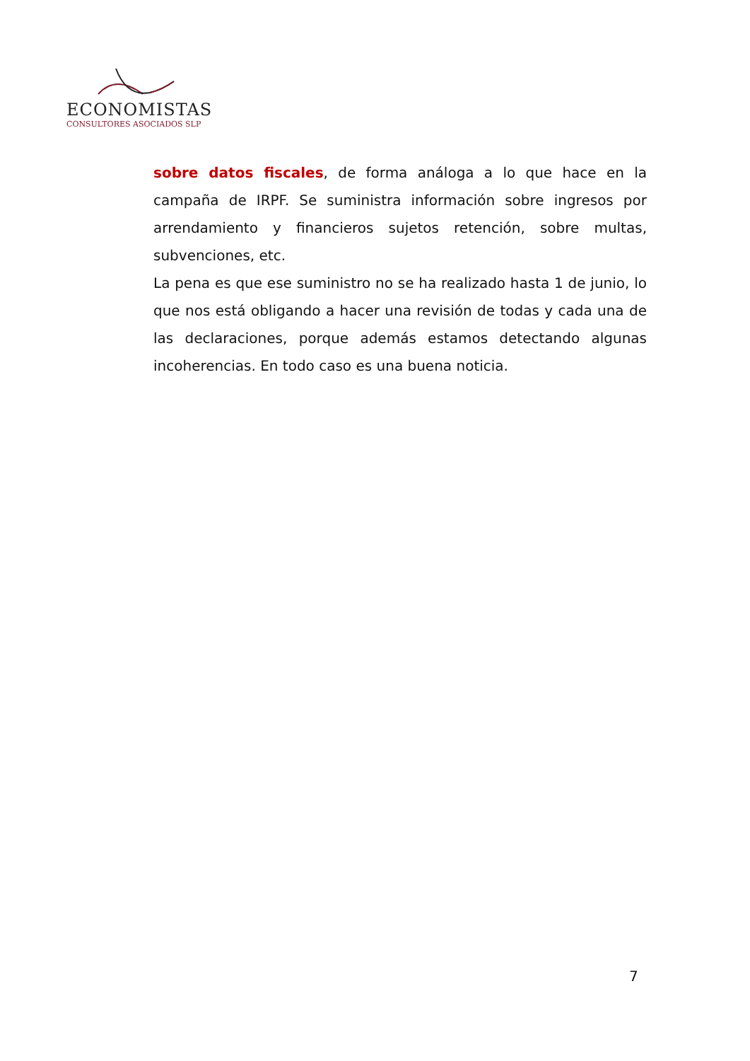ECONOMISTAS
CONSULTORES ASOCIADOS SLP
sobre datos fiscales, de forma análoga a lo que hace en la campaña de IRPF. Se suministra información sobre ingresos por arrendamiento y financieros sujetos retención, sobre multas, subvenciones, etc.
La pena es que ese suministro no se ha realizado hasta 1 de junio, lo que nos está obligando a hacer una revisión de todas y cada una de las declaraciones, porque además estamos detectando algunas incoherencias. En todo caso es una buena noticia.
7